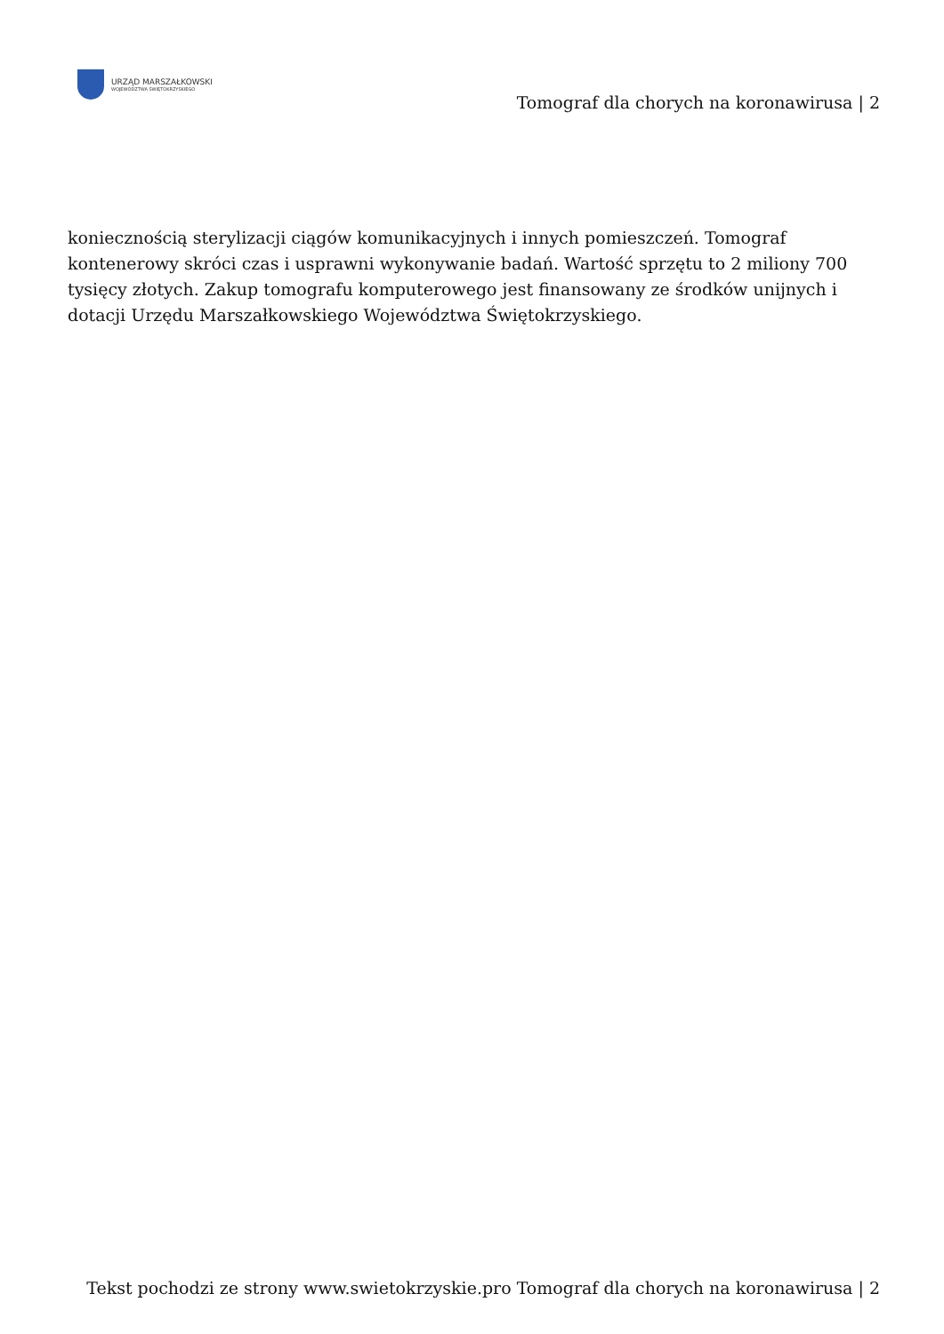URZĄD MARSZAŁKOWSKI
WOJEWÓDZTWA ŚWIĘTOKRZYSKIEGO
Tomograf dla chorych na koronawirusa | 2
koniecznością sterylizacji ciągów komunikacyjnych i innych pomieszczeń. Tomograf kontenerowy skróci czas i usprawni wykonywanie badań. Wartość sprzętu to 2 miliony 700 tysięcy złotych. Zakup tomografu komputerowego jest finansowany ze środków unijnych i dotacji Urzędu Marszałkowskiego Województwa Świętokrzyskiego.
Tekst pochodzi ze strony www.swietokrzyskie.pro Tomograf dla chorych na koronawirusa | 2